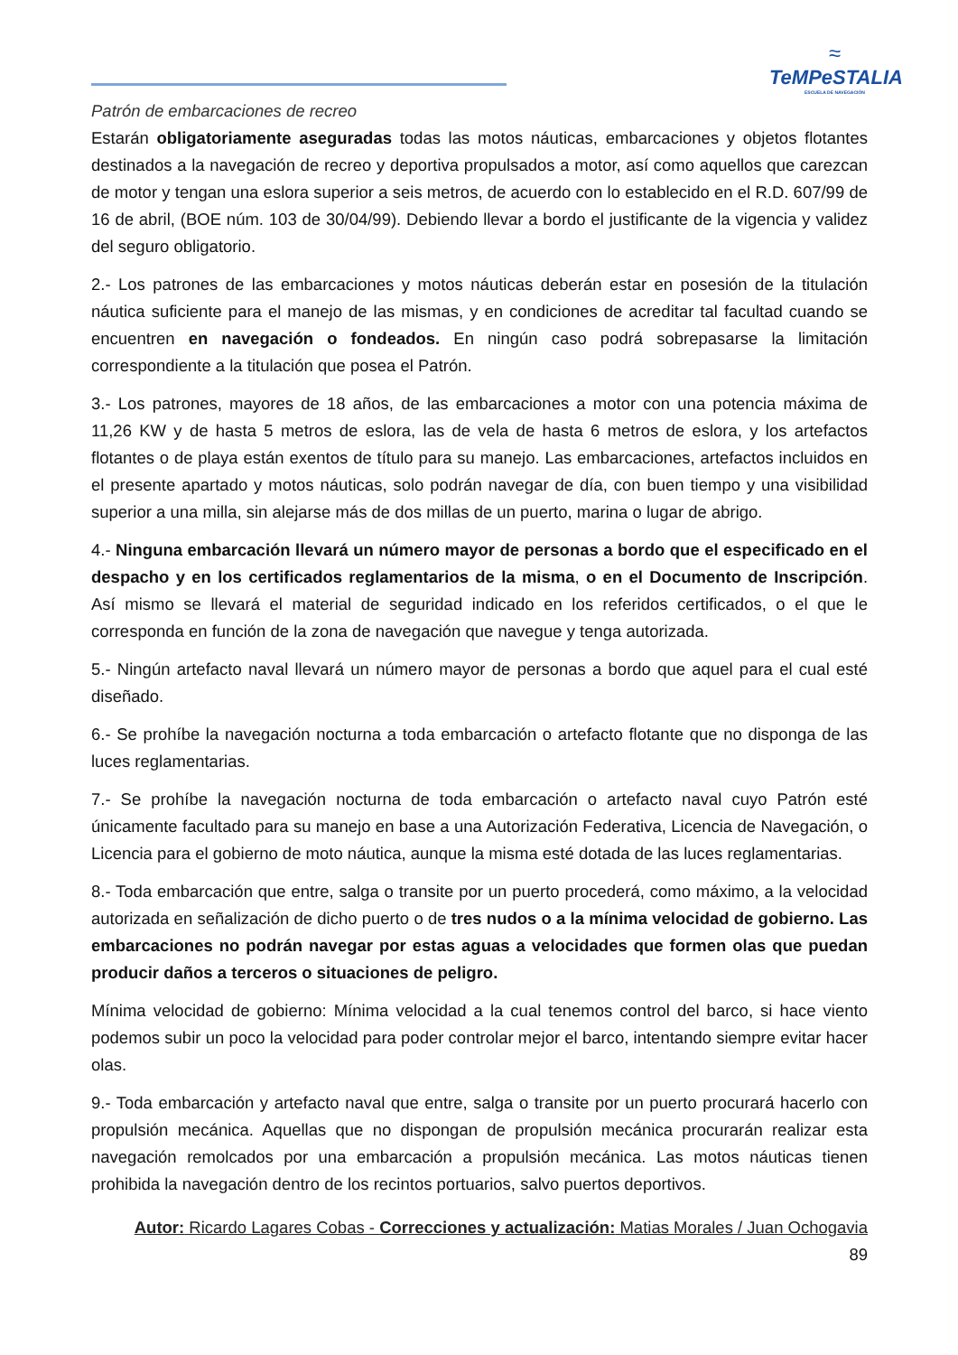≈
TeMPeSTALIA
ESCUELA DE NAVEGACIÓN
Patrón de embarcaciones de recreo
Estarán obligatoriamente aseguradas todas las motos náuticas, embarcaciones y objetos flotantes destinados a la navegación de recreo y deportiva propulsados a motor, así como aquellos que carezcan de motor y tengan una eslora superior a seis metros, de acuerdo con lo establecido en el R.D. 607/99 de 16 de abril, (BOE núm. 103 de 30/04/99). Debiendo llevar a bordo el justificante de la vigencia y validez del seguro obligatorio.
2.- Los patrones de las embarcaciones y motos náuticas deberán estar en posesión de la titulación náutica suficiente para el manejo de las mismas, y en condiciones de acreditar tal facultad cuando se encuentren en navegación o fondeados. En ningún caso podrá sobrepasarse la limitación correspondiente a la titulación que posea el Patrón.
3.- Los patrones, mayores de 18 años, de las embarcaciones a motor con una potencia máxima de 11,26 KW y de hasta 5 metros de eslora, las de vela de hasta 6 metros de eslora, y los artefactos flotantes o de playa están exentos de título para su manejo. Las embarcaciones, artefactos incluidos en el presente apartado y motos náuticas, solo podrán navegar de día, con buen tiempo y una visibilidad superior a una milla, sin alejarse más de dos millas de un puerto, marina o lugar de abrigo.
4.- Ninguna embarcación llevará un número mayor de personas a bordo que el especificado en el despacho y en los certificados reglamentarios de la misma, o en el Documento de Inscripción. Así mismo se llevará el material de seguridad indicado en los referidos certificados, o el que le corresponda en función de la zona de navegación que navegue y tenga autorizada.
5.- Ningún artefacto naval llevará un número mayor de personas a bordo que aquel para el cual esté diseñado.
6.- Se prohíbe la navegación nocturna a toda embarcación o artefacto flotante que no disponga de las luces reglamentarias.
7.- Se prohíbe la navegación nocturna de toda embarcación o artefacto naval cuyo Patrón esté únicamente facultado para su manejo en base a una Autorización Federativa, Licencia de Navegación, o Licencia para el gobierno de moto náutica, aunque la misma esté dotada de las luces reglamentarias.
8.- Toda embarcación que entre, salga o transite por un puerto procederá, como máximo, a la velocidad autorizada en señalización de dicho puerto o de tres nudos o a la mínima velocidad de gobierno. Las embarcaciones no podrán navegar por estas aguas a velocidades que formen olas que puedan producir daños a terceros o situaciones de peligro.
Mínima velocidad de gobierno: Mínima velocidad a la cual tenemos control del barco, si hace viento podemos subir un poco la velocidad para poder controlar mejor el barco, intentando siempre evitar hacer olas.
9.- Toda embarcación y artefacto naval que entre, salga o transite por un puerto procurará hacerlo con propulsión mecánica. Aquellas que no dispongan de propulsión mecánica procurarán realizar esta navegación remolcados por una embarcación a propulsión mecánica. Las motos náuticas tienen prohibida la navegación dentro de los recintos portuarios, salvo puertos deportivos.
Autor: Ricardo Lagares Cobas - Correcciones y actualización: Matias Morales / Juan Ochogavia
89